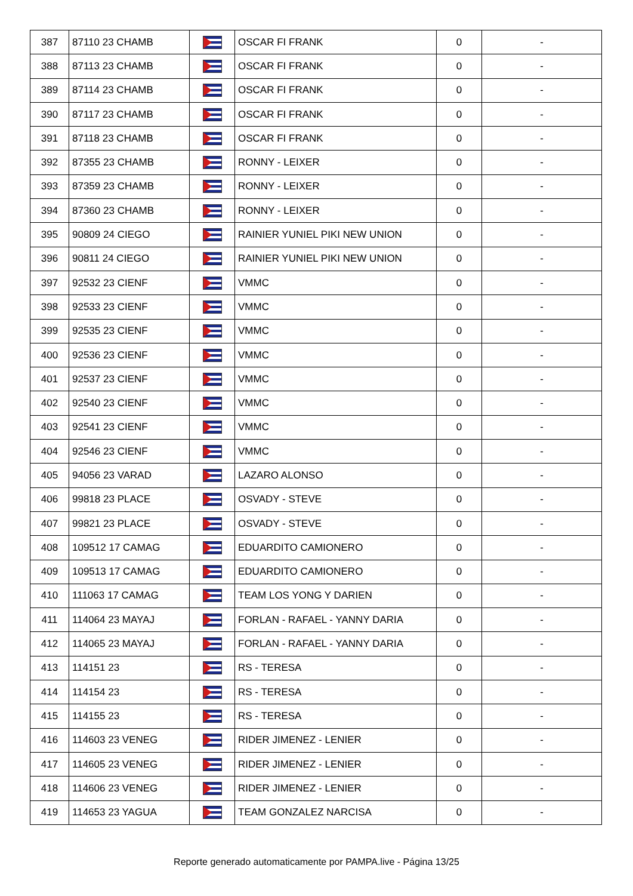| 387 | 87110 23 CHAMB | | OSCAR FI FRANK | 0 | - |
| 388 | 87113 23 CHAMB | | OSCAR FI FRANK | 0 | - |
| 389 | 87114 23 CHAMB | | OSCAR FI FRANK | 0 | - |
| 390 | 87117 23 CHAMB | | OSCAR FI FRANK | 0 | - |
| 391 | 87118 23 CHAMB | | OSCAR FI FRANK | 0 | - |
| 392 | 87355 23 CHAMB | | RONNY - LEIXER | 0 | - |
| 393 | 87359 23 CHAMB | | RONNY - LEIXER | 0 | - |
| 394 | 87360 23 CHAMB | | RONNY - LEIXER | 0 | - |
| 395 | 90809 24 CIEGO | | RAINIER YUNIEL PIKI NEW UNION | 0 | - |
| 396 | 90811 24 CIEGO | | RAINIER YUNIEL PIKI NEW UNION | 0 | - |
| 397 | 92532 23 CIENF | | VMMC | 0 | - |
| 398 | 92533 23 CIENF | | VMMC | 0 | - |
| 399 | 92535 23 CIENF | | VMMC | 0 | - |
| 400 | 92536 23 CIENF | | VMMC | 0 | - |
| 401 | 92537 23 CIENF | | VMMC | 0 | - |
| 402 | 92540 23 CIENF | | VMMC | 0 | - |
| 403 | 92541 23 CIENF | | VMMC | 0 | - |
| 404 | 92546 23 CIENF | | VMMC | 0 | - |
| 405 | 94056 23 VARAD | | LAZARO ALONSO | 0 | - |
| 406 | 99818 23 PLACE | | OSVADY - STEVE | 0 | - |
| 407 | 99821 23 PLACE | | OSVADY - STEVE | 0 | - |
| 408 | 109512 17 CAMAG | | EDUARDITO CAMIONERO | 0 | - |
| 409 | 109513 17 CAMAG | | EDUARDITO CAMIONERO | 0 | - |
| 410 | 111063 17 CAMAG | | TEAM LOS YONG Y DARIEN | 0 | - |
| 411 | 114064 23 MAYAJ | | FORLAN - RAFAEL - YANNY DARIA | 0 | - |
| 412 | 114065 23 MAYAJ | | FORLAN - RAFAEL - YANNY DARIA | 0 | - |
| 413 | 114151 23 | | RS - TERESA | 0 | - |
| 414 | 114154 23 | | RS - TERESA | 0 | - |
| 415 | 114155 23 | | RS - TERESA | 0 | - |
| 416 | 114603 23 VENEG | | RIDER JIMENEZ - LENIER | 0 | - |
| 417 | 114605 23 VENEG | | RIDER JIMENEZ - LENIER | 0 | - |
| 418 | 114606 23 VENEG | | RIDER JIMENEZ - LENIER | 0 | - |
| 419 | 114653 23 YAGUA | | TEAM GONZALEZ NARCISA | 0 | - |
Reporte generado automaticamente por PAMPA.live - Página 13/25